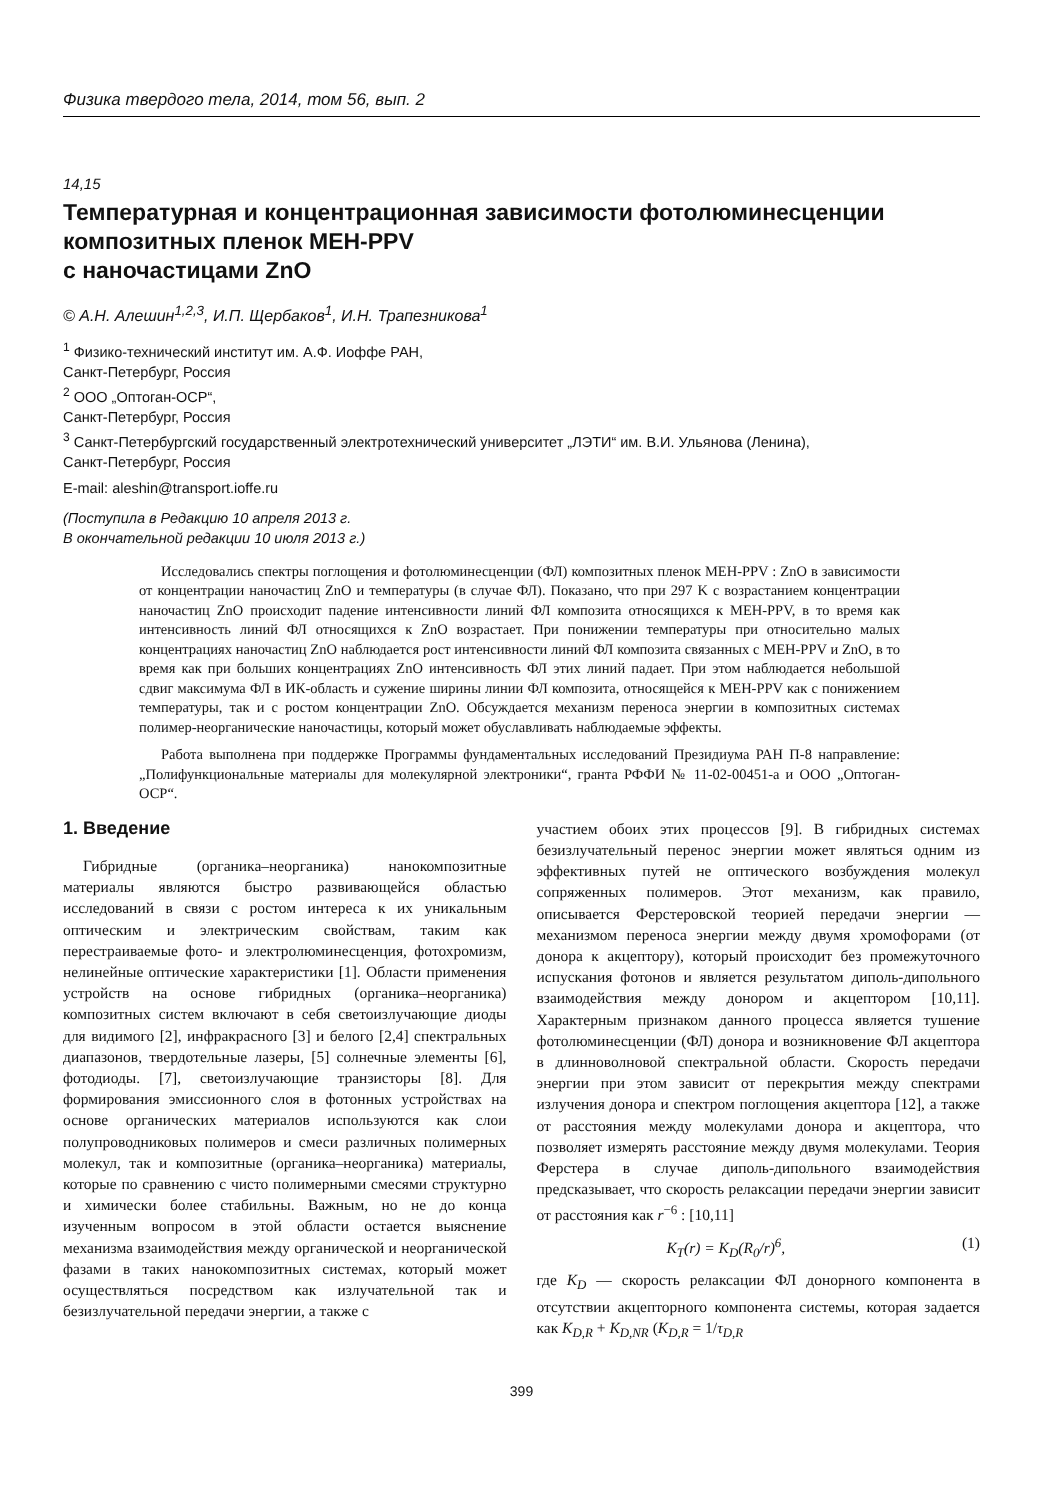Физика твердого тела, 2014, том 56, вып. 2
14,15
Температурная и концентрационная зависимости фотолюминесценции композитных пленок MEH-PPV
с наночастицами ZnO
© А.Н. Алешин<sup>1,2,3</sup>, И.П. Щербаков<sup>1</sup>, И.Н. Трапезникова<sup>1</sup>
<sup>1</sup> Физико-технический институт им. А.Ф. Иоффе РАН,
Санкт-Петербург, Россия
<sup>2</sup> ООО „Оптоган-ОСР“,
Санкт-Петербург, Россия
<sup>3</sup> Санкт-Петербургский государственный электротехнический университет „ЛЭТИ“ им. В.И. Ульянова (Ленина),
Санкт-Петербург, Россия
E-mail: aleshin@transport.ioffe.ru
(Поступила в Редакцию 10 апреля 2013 г.
В окончательной редакции 10 июля 2013 г.)
Исследовались спектры поглощения и фотолюминесценции (ФЛ) композитных пленок MEH-PPV : ZnO в зависимости от концентрации наночастиц ZnO и температуры (в случае ФЛ). Показано, что при 297 K с возрастанием концентрации наночастиц ZnO происходит падение интенсивности линий ФЛ композита относящихся к MEH-PPV, в то время как интенсивность линий ФЛ относящихся к ZnO возрастает. При понижении температуры при относительно малых концентрациях наночастиц ZnO наблюдается рост интенсивности линий ФЛ композита связанных с MEH-PPV и ZnO, в то время как при больших концентрациях ZnO интенсивность ФЛ этих линий падает. При этом наблюдается небольшой сдвиг максимума ФЛ в ИК-область и сужение ширины линии ФЛ композита, относящейся к MEH-PPV как с понижением температуры, так и с ростом концентрации ZnO. Обсуждается механизм переноса энергии в композитных системах полимер-неорганические наночастицы, который может обуславливать наблюдаемые эффекты.
Работа выполнена при поддержке Программы фундаментальных исследований Президиума РАН П-8 направление: „Полифункциональные материалы для молекулярной электроники“, гранта РФФИ № 11-02-00451-а и ООО „Оптоган-ОСР“.
1. Введение
Гибридные (органика–неорганика) нанокомпозитные материалы являются быстро развивающейся областью исследований в связи с ростом интереса к их уникальным оптическим и электрическим свойствам, таким как перестраиваемые фото- и электролюминесценция, фотохромизм, нелинейные оптические характеристики [1]. Области применения устройств на основе гибридных (органика–неорганика) композитных систем включают в себя светоизлучающие диоды для видимого [2], инфракрасного [3] и белого [2,4] спектральных диапазонов, твердотельные лазеры, [5] солнечные элементы [6], фотодиоды. [7], светоизлучающие транзисторы [8]. Для формирования эмиссионного слоя в фотонных устройствах на основе органических материалов используются как слои полупроводниковых полимеров и смеси различных полимерных молекул, так и композитные (органика–неорганика) материалы, которые по сравнению с чисто полимерными смесями структурно и химически более стабильны. Важным, но не до конца изученным вопросом в этой области остается выяснение механизма взаимодействия между органической и неорганической фазами в таких нанокомпозитных системах, который может осуществляться посредством как излучательной так и безизлучательной передачи энергии, а также с
участием обоих этих процессов [9]. В гибридных системах безизлучательный перенос энергии может являться одним из эффективных путей не оптического возбуждения молекул сопряженных полимеров. Этот механизм, как правило, описывается Ферстеровской теорией передачи энергии — механизмом переноса энергии между двумя хромофорами (от донора к акцептору), который происходит без промежуточного испускания фотонов и является результатом диполь-дипольного взаимодействия между донором и акцептором [10,11]. Характерным признаком данного процесса является тушение фотолюминесценции (ФЛ) донора и возникновение ФЛ акцептора в длинноволновой спектральной области. Скорость передачи энергии при этом зависит от перекрытия между спектрами излучения донора и спектром поглощения акцептора [12], а также от расстояния между молекулами донора и акцептора, что позволяет измерять расстояние между двумя молекулами. Теория Ферстера в случае диполь-дипольного взаимодействия предсказывает, что скорость релаксации передачи энергии зависит от расстояния как r<sup>−6</sup> : [10,11]
K<sub>T</sub>(r) = K<sub>D</sub>(R<sub>0</sub>/r)<sup>6</sup>, (1)
где K<sub>D</sub> — скорость релаксации ФЛ донорного компонента в отсутствии акцепторного компонента системы, которая задается как K<sub>D,R</sub> + K<sub>D,NR</sub> (K<sub>D,R</sub> = 1/τ<sub>D,R</sub>
399